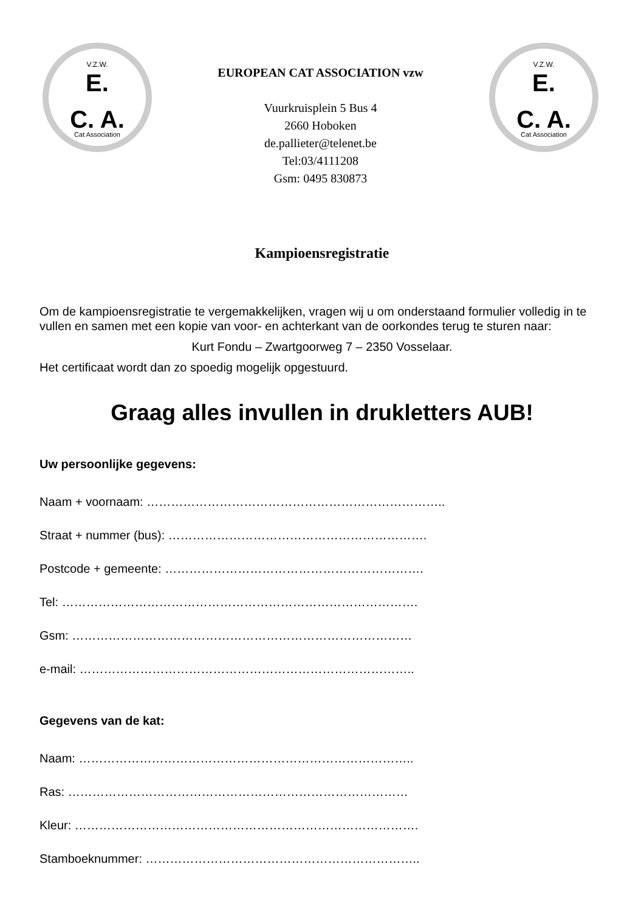V.Z.W.
E.
C. A.
Cat Association
EUROPEAN CAT ASSOCIATION vzw
Vuurkruisplein 5 Bus 4
2660 Hoboken
de.pallieter@telenet.be
Tel:03/4111208
Gsm: 0495 830873
V.Z.W.
E.
C. A.
Cat Association
Kampioensregistratie
Om de kampioensregistratie te vergemakkelijken, vragen wij u om onderstaand formulier volledig in te vullen en samen met een kopie van voor- en achterkant van de oorkondes terug te sturen naar:
Kurt Fondu – Zwartgoorweg 7 – 2350 Vosselaar.
Het certificaat wordt dan zo spoedig mogelijk opgestuurd.
Graag alles invullen in drukletters AUB!
Uw persoonlijke gegevens:
Naam + voornaam: ………………………………………………………………..
Straat + nummer (bus): ……………………………………………………….
Postcode + gemeente: ……………………………………………………….
Tel: …………………………………………………………………………….
Gsm: …………………………………………………………………………
e-mail: ………………………………………………………………………..
Gegevens van de kat:
Naam: ………………………………………………………………………..
Ras: …………………………………………………………………………
Kleur: ………………………………………………………………………….
Stamboeknummer: …………………………………………………………..